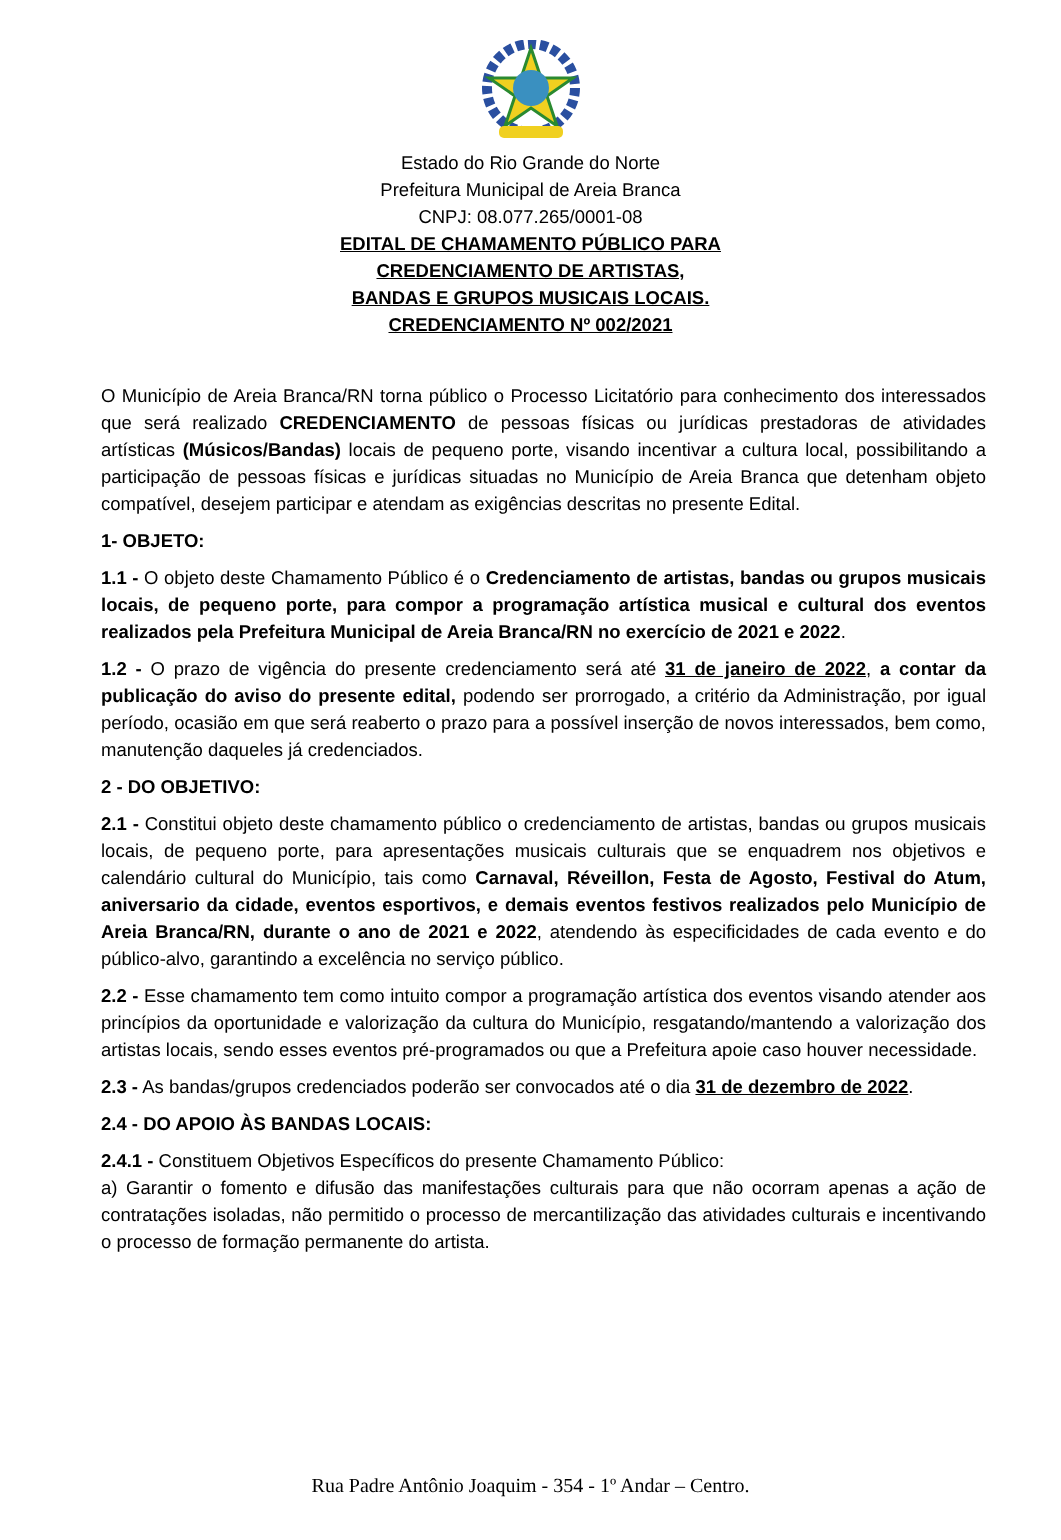Estado do Rio Grande do Norte
Prefeitura Municipal de Areia Branca
CNPJ: 08.077.265/0001-08
EDITAL DE CHAMAMENTO PÚBLICO PARA
CREDENCIAMENTO DE ARTISTAS,
BANDAS E GRUPOS MUSICAIS LOCAIS.
CREDENCIAMENTO Nº 002/2021
O Município de Areia Branca/RN torna público o Processo Licitatório para conhecimento dos interessados que será realizado CREDENCIAMENTO de pessoas físicas ou jurídicas prestadoras de atividades artísticas (Músicos/Bandas) locais de pequeno porte, visando incentivar a cultura local, possibilitando a participação de pessoas físicas e jurídicas situadas no Município de Areia Branca que detenham objeto compatível, desejem participar e atendam as exigências descritas no presente Edital.
1- OBJETO:
1.1 - O objeto deste Chamamento Público é o Credenciamento de artistas, bandas ou grupos musicais locais, de pequeno porte, para compor a programação artística musical e cultural dos eventos realizados pela Prefeitura Municipal de Areia Branca/RN no exercício de 2021 e 2022.
1.2 - O prazo de vigência do presente credenciamento será até 31 de janeiro de 2022, a contar da publicação do aviso do presente edital, podendo ser prorrogado, a critério da Administração, por igual período, ocasião em que será reaberto o prazo para a possível inserção de novos interessados, bem como, manutenção daqueles já credenciados.
2 - DO OBJETIVO:
2.1 - Constitui objeto deste chamamento público o credenciamento de artistas, bandas ou grupos musicais locais, de pequeno porte, para apresentações musicais culturais que se enquadrem nos objetivos e calendário cultural do Município, tais como Carnaval, Réveillon, Festa de Agosto, Festival do Atum, aniversario da cidade, eventos esportivos, e demais eventos festivos realizados pelo Município de Areia Branca/RN, durante o ano de 2021 e 2022, atendendo às especificidades de cada evento e do público-alvo, garantindo a excelência no serviço público.
2.2 - Esse chamamento tem como intuito compor a programação artística dos eventos visando atender aos princípios da oportunidade e valorização da cultura do Município, resgatando/mantendo a valorização dos artistas locais, sendo esses eventos pré-programados ou que a Prefeitura apoie caso houver necessidade.
2.3 - As bandas/grupos credenciados poderão ser convocados até o dia 31 de dezembro de 2022.
2.4 - DO APOIO ÀS BANDAS LOCAIS:
2.4.1 - Constituem Objetivos Específicos do presente Chamamento Público:
a) Garantir o fomento e difusão das manifestações culturais para que não ocorram apenas a ação de contratações isoladas, não permitido o processo de mercantilização das atividades culturais e incentivando o processo de formação permanente do artista.
Rua Padre Antônio Joaquim - 354 - 1º Andar – Centro.